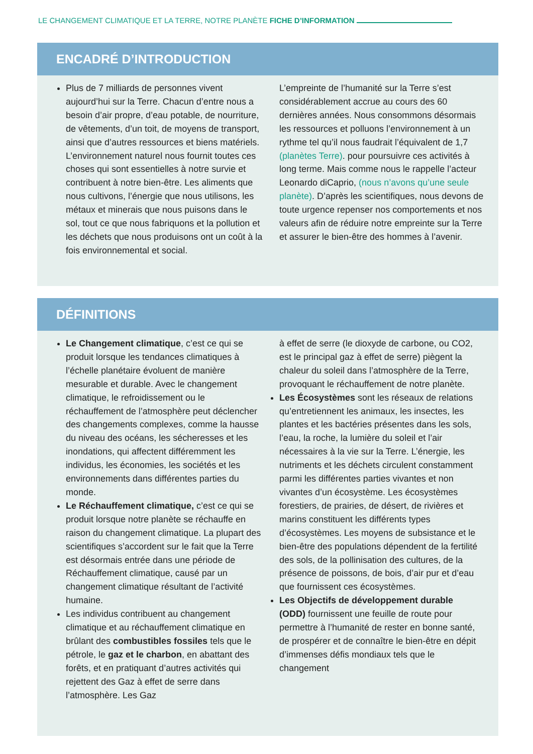LE CHANGEMENT CLIMATIQUE ET LA TERRE, NOTRE PLANÈTE FICHE D’INFORMATION
ENCADRÉ D’INTRODUCTION
Plus de 7 milliards de personnes vivent aujourd’hui sur la Terre. Chacun d’entre nous a besoin d’air propre, d’eau potable, de nourriture, de vêtements, d’un toit, de moyens de transport, ainsi que d’autres ressources et biens matériels. L’environnement naturel nous fournit toutes ces choses qui sont essentielles à notre survie et contribuent à notre bien-être. Les aliments que nous cultivons, l’énergie que nous utilisons, les métaux et minerais que nous puisons dans le sol, tout ce que nous fabriquons et la pollution et les déchets que nous produisons ont un coût à la fois environnemental et social.
L’empreinte de l’humanité sur la Terre s’est considérablement accrue au cours des 60 dernières années. Nous consommons désormais les ressources et polluons l’environnement à un rythme tel qu’il nous faudrait l’équivalent de 1,7 (planètes Terre). pour poursuivre ces activités à long terme. Mais comme nous le rappelle l’acteur Leonardo diCaprio, (nous n’avons qu’une seule planète). D’après les scientifiques, nous devons de toute urgence repenser nos comportements et nos valeurs afin de réduire notre empreinte sur la Terre et assurer le bien-être des hommes à l’avenir.
DÉFINITIONS
Le Changement climatique, c’est ce qui se produit lorsque les tendances climatiques à l’échelle planétaire évoluent de manière mesurable et durable. Avec le changement climatique, le refroidissement ou le réchauffement de l’atmosphère peut déclencher des changements complexes, comme la hausse du niveau des océans, les sécheresses et les inondations, qui affectent différemment les individus, les économies, les sociétés et les environnements dans différentes parties du monde.
Le Réchauffement climatique, c’est ce qui se produit lorsque notre planète se réchauffe en raison du changement climatique. La plupart des scientifiques s’accordent sur le fait que la Terre est désormais entrée dans une période de Réchauffement climatique, causé par un changement climatique résultant de l’activité humaine.
Les individus contribuent au changement climatique et au réchauffement climatique en brûlant des combustibles fossiles tels que le pétrole, le gaz et le charbon, en abattant des forêts, et en pratiquant d’autres activités qui rejettent des Gaz à effet de serre dans l’atmosphère. Les Gaz
à effet de serre (le dioxyde de carbone, ou CO2, est le principal gaz à effet de serre) piègent la chaleur du soleil dans l’atmosphère de la Terre, provoquant le réchauffement de notre planète.
Les Écosystèmes sont les réseaux de relations qu’entretiennent les animaux, les insectes, les plantes et les bactéries présentes dans les sols, l’eau, la roche, la lumière du soleil et l’air nécessaires à la vie sur la Terre. L’énergie, les nutriments et les déchets circulent constamment parmi les différentes parties vivantes et non vivantes d’un écosystème. Les écosystèmes forestiers, de prairies, de désert, de rivières et marins constituent les différents types d’écosystèmes. Les moyens de subsistance et le bien-être des populations dépendent de la fertilité des sols, de la pollinisation des cultures, de la présence de poissons, de bois, d’air pur et d’eau que fournissent ces écosystèmes.
Les Objectifs de développement durable (ODD) fournissent une feuille de route pour permettre à l’humanité de rester en bonne santé, de prospérer et de connaître le bien-être en dépit d’immenses défis mondiaux tels que le changement